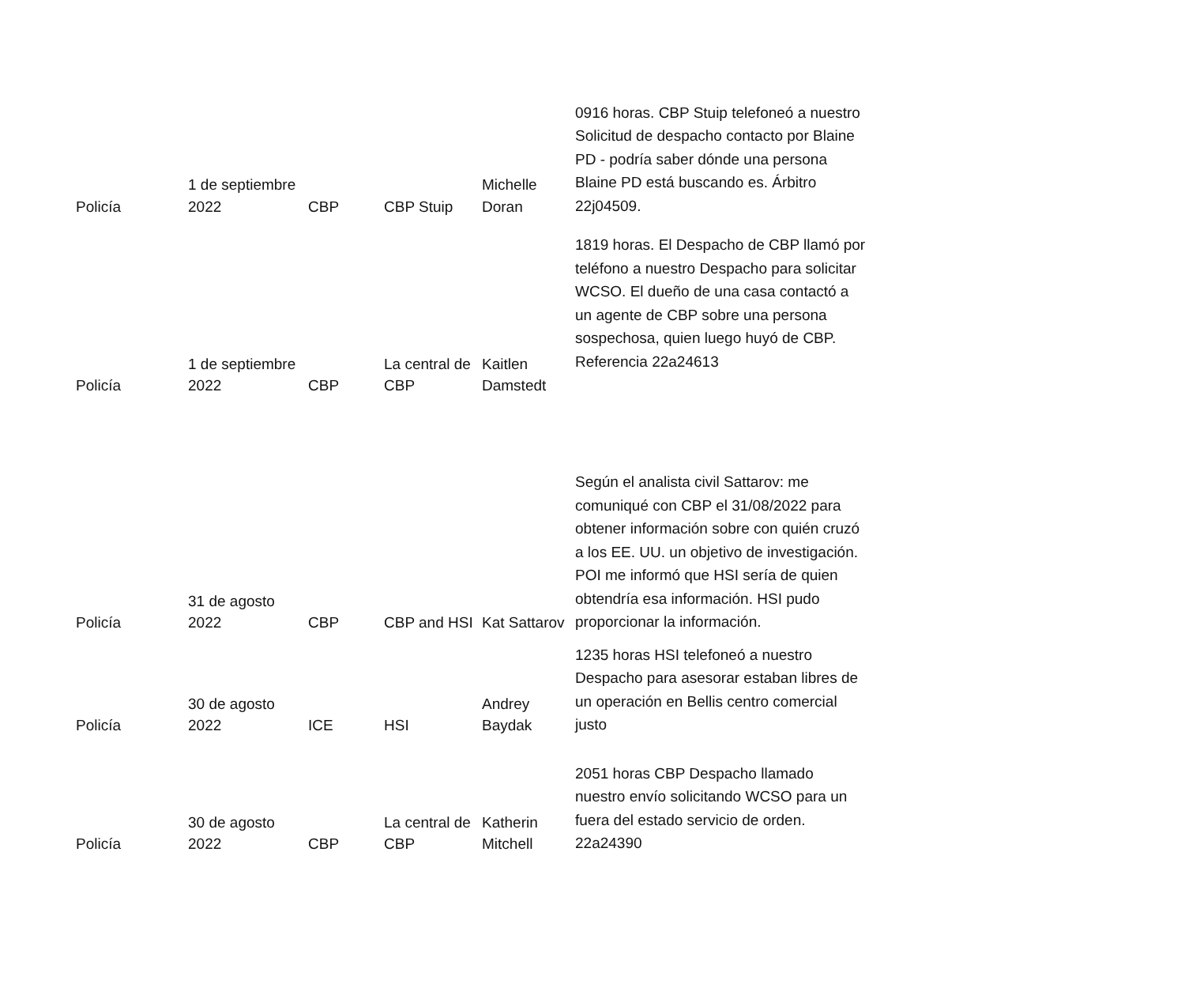| Policía | 1 de septiembre 2022 | CBP | CBP Stuip | Michelle Doran | 0916 horas. CBP Stuip telefoneó a nuestro Solicitud de despacho contacto por Blaine PD - podría saber dónde una persona Blaine PD está buscando es. Árbitro 22j04509. |
| Policía | 1 de septiembre 2022 | CBP | La central de CBP | Kaitlen Damstedt | 1819 horas. El Despacho de CBP llamó por teléfono a nuestro Despacho para solicitar WCSO. El dueño de una casa contactó a un agente de CBP sobre una persona sospechosa, quien luego huyó de CBP. Referencia 22a24613 |
| Policía | 31 de agosto 2022 | CBP | CBP and HSI | Kat Sattarov | Según el analista civil Sattarov: me comuniqué con CBP el 31/08/2022 para obtener información sobre con quién cruzó a los EE. UU. un objetivo de investigación. POI me informó que HSI sería de quien obtendría esa información. HSI pudo proporcionar la información. |
| Policía | 30 de agosto 2022 | ICE | HSI | Andrey Baydak | 1235 horas HSI telefoneó a nuestro Despacho para asesorar estaban libres de un operación en Bellis centro comercial justo |
| Policía | 30 de agosto 2022 | CBP | La central de CBP | Katherin Mitchell | 2051 horas CBP Despacho llamado nuestro envío solicitando WCSO para un fuera del estado servicio de orden. 22a24390 |